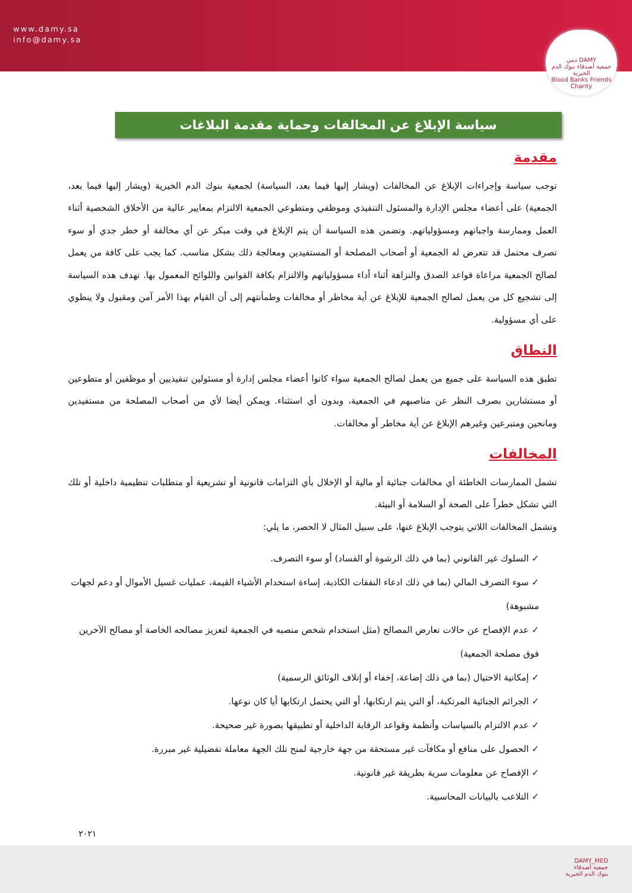www.damy.sa
info@damy.sa
دمي DAMY
جمعية أصدقاء بنوك الدم الخيرية
Blood Banks Friends Charity
سياسة الإبلاغ عن المخالفات وحماية مقدمة البلاغات
مقدمة
توجب سياسة وإجراءات الإبلاغ عن المخالفات (ويشار إليها فيما بعد، السياسة) لجمعية بنوك الدم الخيرية (ويشار إليها فيما بعد، الجمعية) على أعضاء مجلس الإدارة والمسئول التنفيذي وموظفي ومتطوعي الجمعية الالتزام بمعايير عالية من الأخلاق الشخصية أثناء العمل وممارسة واجباتهم ومسؤولياتهم. وتضمن هذه السياسة أن يتم الإبلاغ في وقت مبكر عن أي مخالفة أو خطر جدي أو سوء تصرف محتمل قد تتعرض له الجمعية أو أصحاب المصلحة أو المستفيدين ومعالجة ذلك بشكل مناسب. كما يجب على كافة من يعمل لصالح الجمعية مراعاة قواعد الصدق والنزاهة أثناء أداء مسؤولياتهم والالتزام بكافة القوانين واللوائح المعمول بها. تهدف هذه السياسة إلى تشجيع كل من يعمل لصالح الجمعية للإبلاغ عن أية مخاطر أو مخالفات وطمأنتهم إلى أن القيام بهذا الأمر آمن ومقبول ولا ينطوي على أي مسؤولية.
النطاق
تطبق هذه السياسة على جميع من يعمل لصالح الجمعية سواء كانوا أعضاء مجلس إدارة أو مسئولين تنفيذيين أو موظفين أو متطوعين أو مستشارين بصرف النظر عن مناصبهم في الجمعية، وبدون أي استثناء. ويمكن أيضا لأي من أصحاب المصلحة من مستفيدين ومانحين ومتبرعين وغيرهم الإبلاغ عن أية مخاطر أو مخالفات.
المخالفات
تشمل الممارسات الخاطئة أي مخالفات جنائية أو مالية أو الإخلال بأي التزامات قانونية أو تشريعية أو متطلبات تنظيمية داخلية أو تلك التي تشكل خطراً على الصحة أو السلامة أو البيئة.
وتشمل المخالفات اللاتي يتوجب الإبلاغ عنها، على سبيل المثال لا الحصر، ما يلي:
✓ السلوك غير القانوني (بما في ذلك الرشوة أو الفساد) أو سوء التصرف.
✓ سوء التصرف المالي (بما في ذلك ادعاء النفقات الكاذبة، إساءة استخدام الأشياء القيمة، عمليات غسيل الأموال أو دعم لجهات مشبوهة)
✓ عدم الإفصاح عن حالات تعارض المصالح (مثل استخدام شخص منصبه في الجمعية لتعزيز مصالحه الخاصة أو مصالح الآخرين فوق مصلحة الجمعية)
✓ إمكانية الاحتيال (بما في ذلك إضاعة، إخفاء أو إتلاف الوثائق الرسمية)
✓ الجرائم الجنائية المرتكبة، أو التي يتم ارتكابها، أو التي يحتمل ارتكابها أيا كان نوعها.
✓ عدم الالتزام بالسياسات وأنظمة وقواعد الرقابة الداخلية أو تطبيقها بصورة غير صحيحة.
✓ الحصول على منافع أو مكافآت غير مستحقة من جهة خارجية لمنح تلك الجهة معاملة تفضيلية غير مبررة.
✓ الإفصاح عن معلومات سرية بطريقة غير قانونية.
✓ التلاعب بالبيانات المحاسبية.
٢٠٢١
DAMY_MED
جمعية أصدقاء
بنوك الدم الخيرية